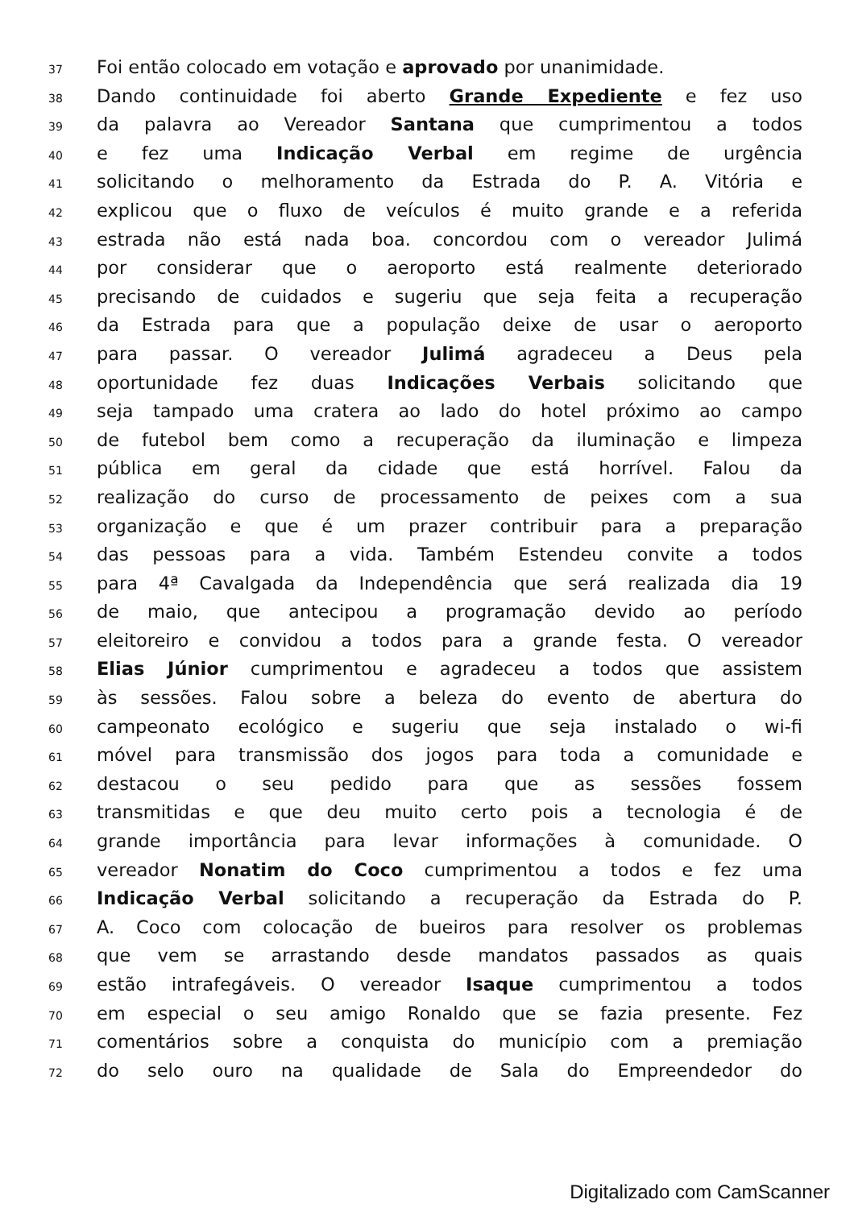37 Foi então colocado em votação e aprovado por unanimidade.
38 Dando continuidade foi aberto Grande Expediente e fez uso
39 da palavra ao Vereador Santana que cumprimentou a todos
40 e fez uma Indicação Verbal em regime de urgência
41 solicitando o melhoramento da Estrada do P. A. Vitória e
42 explicou que o fluxo de veículos é muito grande e a referida
43 estrada não está nada boa. concordou com o vereador Julimá
44 por considerar que o aeroporto está realmente deteriorado
45 precisando de cuidados e sugeriu que seja feita a recuperação
46 da Estrada para que a população deixe de usar o aeroporto
47 para passar. O vereador Julimá agradeceu a Deus pela
48 oportunidade fez duas Indicações Verbais solicitando que
49 seja tampado uma cratera ao lado do hotel próximo ao campo
50 de futebol bem como a recuperação da iluminação e limpeza
51 pública em geral da cidade que está horrível. Falou da
52 realização do curso de processamento de peixes com a sua
53 organização e que é um prazer contribuir para a preparação
54 das pessoas para a vida. Também Estendeu convite a todos
55 para 4ª Cavalgada da Independência que será realizada dia 19
56 de maio, que antecipou a programação devido ao período
57 eleitoreiro e convidou a todos para a grande festa. O vereador
58 Elias Júnior cumprimentou e agradeceu a todos que assistem
59 às sessões. Falou sobre a beleza do evento de abertura do
60 campeonato ecológico e sugeriu que seja instalado o wi-fi
61 móvel para transmissão dos jogos para toda a comunidade e
62 destacou o seu pedido para que as sessões fossem
63 transmitidas e que deu muito certo pois a tecnologia é de
64 grande importância para levar informações à comunidade. O
65 vereador Nonatim do Coco cumprimentou a todos e fez uma
66 Indicação Verbal solicitando a recuperação da Estrada do P.
67 A. Coco com colocação de bueiros para resolver os problemas
68 que vem se arrastando desde mandatos passados as quais
69 estão intrafegáveis. O vereador Isaque cumprimentou a todos
70 em especial o seu amigo Ronaldo que se fazia presente. Fez
71 comentários sobre a conquista do município com a premiação
72 do selo ouro na qualidade de Sala do Empreendedor do
Digitalizado com CamScanner